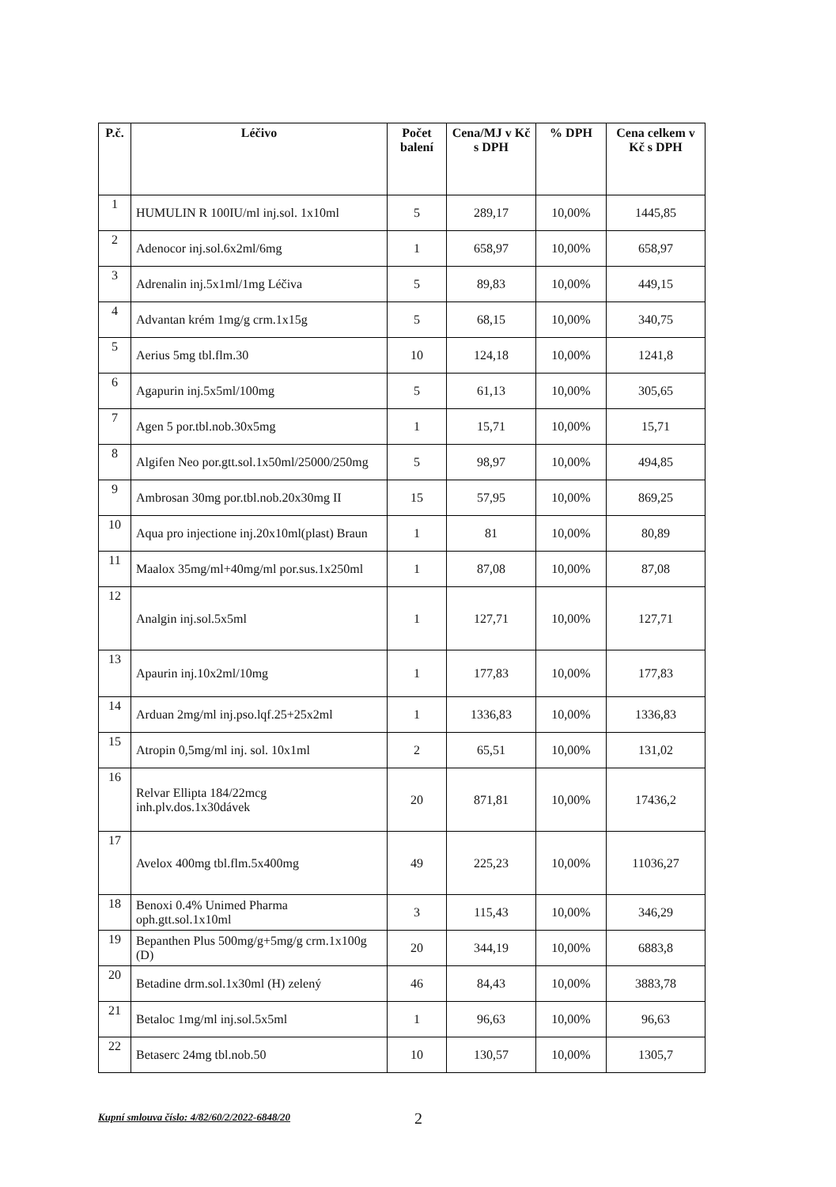| P.č. | Léčivo | Počet balení | Cena/MJ v Kč s DPH | % DPH | Cena celkem v Kč s DPH |
| --- | --- | --- | --- | --- | --- |
| 1 | HUMULIN R 100IU/ml inj.sol. 1x10ml | 5 | 289,17 | 10,00% | 1445,85 |
| 2 | Adenocor inj.sol.6x2ml/6mg | 1 | 658,97 | 10,00% | 658,97 |
| 3 | Adrenalin inj.5x1ml/1mg Léčiva | 5 | 89,83 | 10,00% | 449,15 |
| 4 | Advantan krém 1mg/g crm.1x15g | 5 | 68,15 | 10,00% | 340,75 |
| 5 | Aerius 5mg tbl.flm.30 | 10 | 124,18 | 10,00% | 1241,8 |
| 6 | Agapurin inj.5x5ml/100mg | 5 | 61,13 | 10,00% | 305,65 |
| 7 | Agen 5 por.tbl.nob.30x5mg | 1 | 15,71 | 10,00% | 15,71 |
| 8 | Algifen Neo por.gtt.sol.1x50ml/25000/250mg | 5 | 98,97 | 10,00% | 494,85 |
| 9 | Ambrosan 30mg por.tbl.nob.20x30mg II | 15 | 57,95 | 10,00% | 869,25 |
| 10 | Aqua pro injectione inj.20x10ml(plast) Braun | 1 | 81 | 10,00% | 80,89 |
| 11 | Maalox 35mg/ml+40mg/ml por.sus.1x250ml | 1 | 87,08 | 10,00% | 87,08 |
| 12 | Analgin inj.sol.5x5ml | 1 | 127,71 | 10,00% | 127,71 |
| 13 | Apaurin inj.10x2ml/10mg | 1 | 177,83 | 10,00% | 177,83 |
| 14 | Arduan 2mg/ml inj.pso.lqf.25+25x2ml | 1 | 1336,83 | 10,00% | 1336,83 |
| 15 | Atropin 0,5mg/ml inj. sol. 10x1ml | 2 | 65,51 | 10,00% | 131,02 |
| 16 | Relvar Ellipta 184/22mcg inh.plv.dos.1x30dávek | 20 | 871,81 | 10,00% | 17436,2 |
| 17 | Avelox 400mg tbl.flm.5x400mg | 49 | 225,23 | 10,00% | 11036,27 |
| 18 | Benoxi 0.4% Unimed Pharma oph.gtt.sol.1x10ml | 3 | 115,43 | 10,00% | 346,29 |
| 19 | Bepanthen Plus 500mg/g+5mg/g crm.1x100g (D) | 20 | 344,19 | 10,00% | 6883,8 |
| 20 | Betadine drm.sol.1x30ml (H) zelený | 46 | 84,43 | 10,00% | 3883,78 |
| 21 | Betaloc 1mg/ml inj.sol.5x5ml | 1 | 96,63 | 10,00% | 96,63 |
| 22 | Betaserc 24mg tbl.nob.50 | 10 | 130,57 | 10,00% | 1305,7 |
Kupní smlouva číslo: 4/82/60/2/2022-6848/20 2